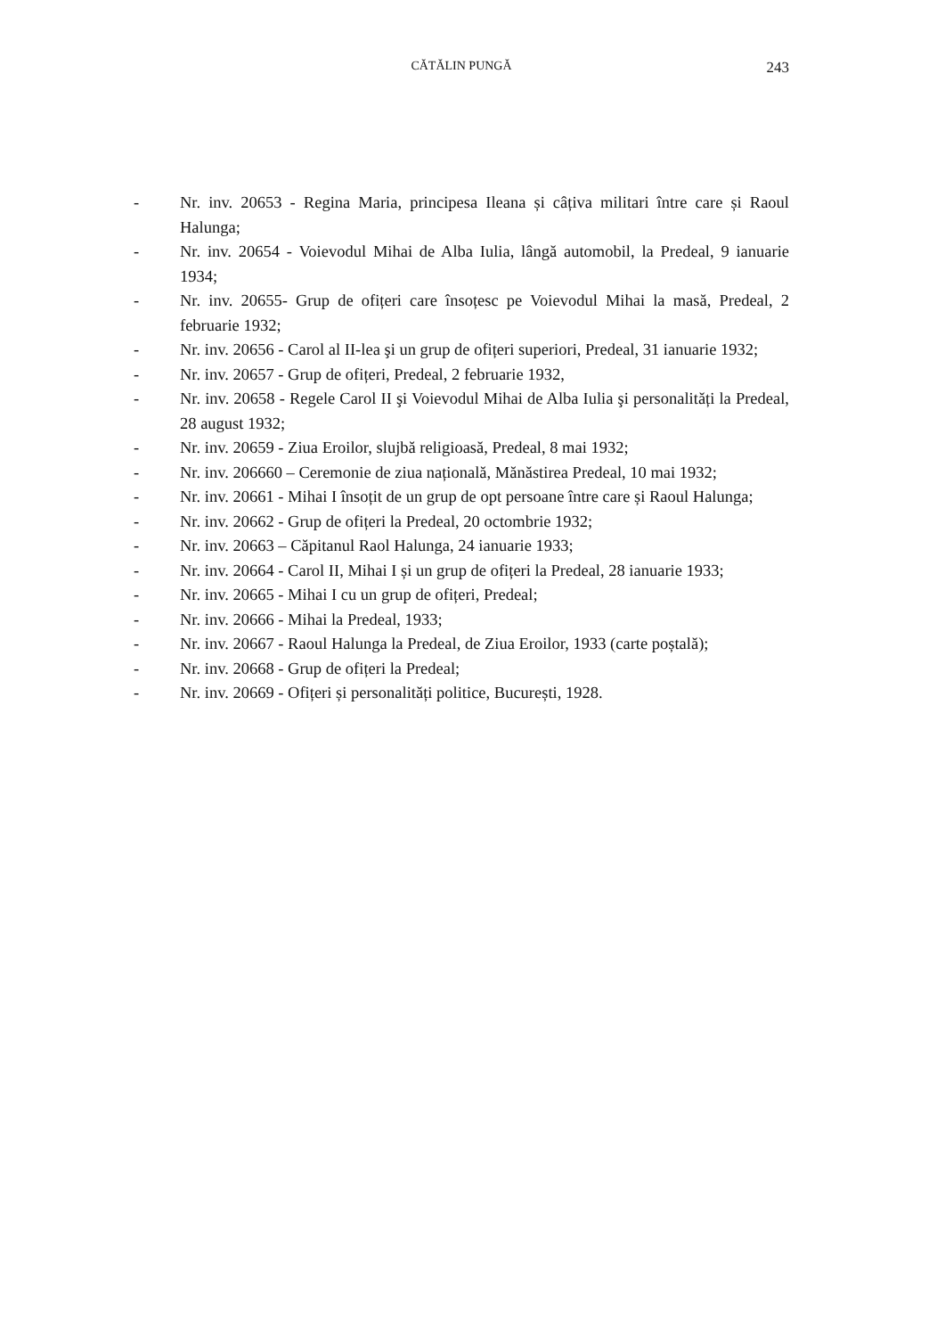CĂTĂLIN PUNGĂ
243
- Nr. inv. 20653 - Regina Maria, principesa Ileana și câțiva militari între care și Raoul Halunga;
- Nr. inv. 20654 - Voievodul Mihai de Alba Iulia, lângă automobil, la Predeal, 9 ianuarie 1934;
- Nr. inv. 20655- Grup de ofițeri care însoțesc pe Voievodul Mihai la masă, Predeal, 2 februarie 1932;
- Nr. inv. 20656 - Carol al II-lea şi un grup de ofițeri superiori, Predeal, 31 ianuarie 1932;
- Nr. inv. 20657 - Grup de ofițeri, Predeal, 2 februarie 1932,
- Nr. inv. 20658 - Regele Carol II şi Voievodul Mihai de Alba Iulia şi personalități la Predeal, 28 august 1932;
- Nr. inv. 20659 - Ziua Eroilor, slujbă religioasă, Predeal, 8 mai 1932;
- Nr. inv. 206660 – Ceremonie de ziua națională, Mănăstirea Predeal, 10 mai 1932;
- Nr. inv. 20661 - Mihai I însoțit de un grup de opt persoane între care și Raoul Halunga;
- Nr. inv. 20662 - Grup de ofițeri la Predeal, 20 octombrie 1932;
- Nr. inv. 20663 – Căpitanul Raol Halunga, 24 ianuarie 1933;
- Nr. inv. 20664 - Carol II, Mihai I și un grup de ofițeri la Predeal, 28 ianuarie 1933;
- Nr. inv. 20665 - Mihai I cu un grup de ofițeri, Predeal;
- Nr. inv. 20666 - Mihai la Predeal, 1933;
- Nr. inv. 20667 - Raoul Halunga la Predeal, de Ziua Eroilor, 1933 (carte poștală);
- Nr. inv. 20668 - Grup de ofițeri la Predeal;
- Nr. inv. 20669 - Ofițeri și personalități politice, București, 1928.